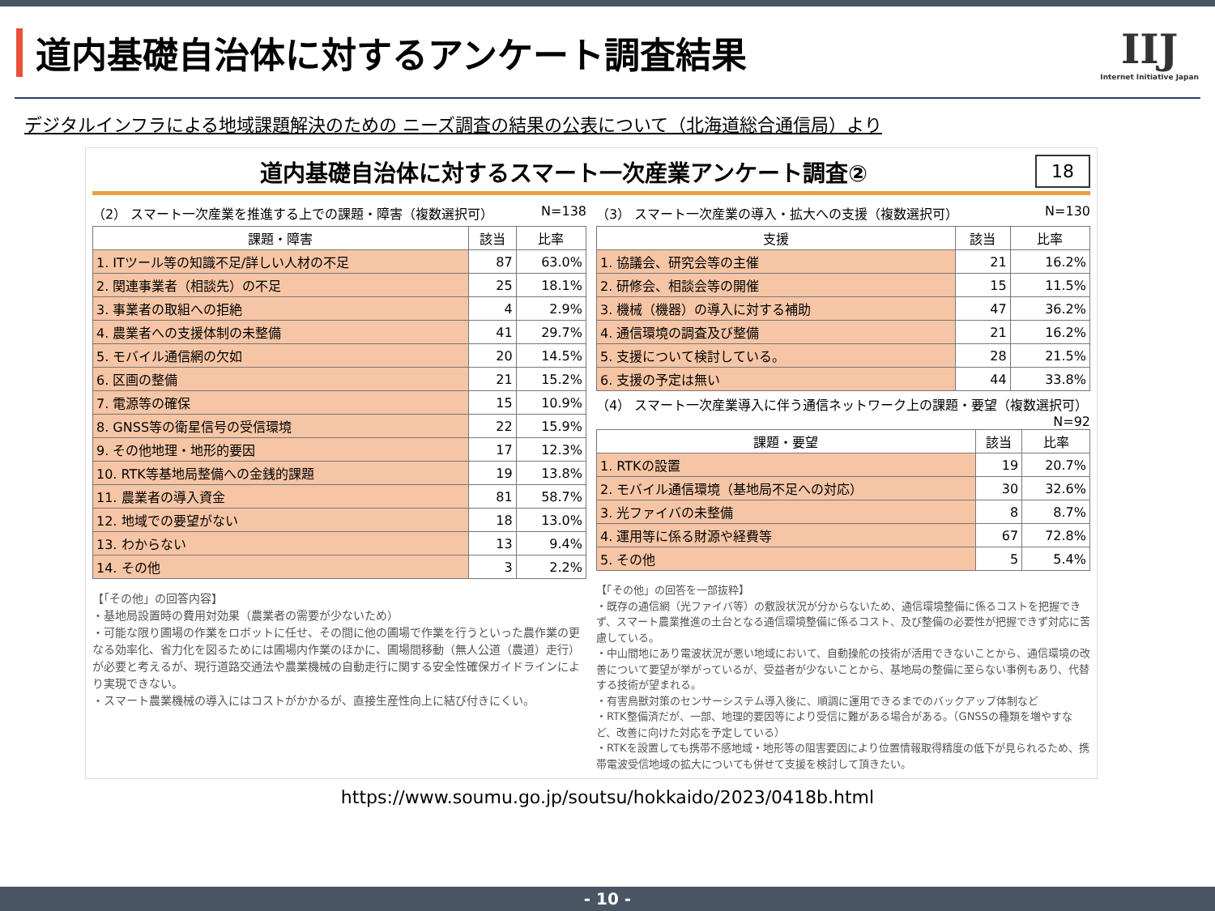道内基礎自治体に対するアンケート調査結果
IIJ
Internet Initiative Japan
デジタルインフラによる地域課題解決のための ニーズ調査の結果の公表について（北海道総合通信局）より
道内基礎自治体に対するスマート一次産業アンケート調査②
18
（2） スマート一次産業を推進する上での課題・障害（複数選択可） N=138
| 課題・障害 | 該当 | 比率 |
| --- | --- | --- |
| 1. ITツール等の知識不足/詳しい人材の不足 | 87 | 63.0% |
| 2. 関連事業者（相談先）の不足 | 25 | 18.1% |
| 3. 事業者の取組への拒絶 | 4 | 2.9% |
| 4. 農業者への支援体制の未整備 | 41 | 29.7% |
| 5. モバイル通信網の欠如 | 20 | 14.5% |
| 6. 区画の整備 | 21 | 15.2% |
| 7. 電源等の確保 | 15 | 10.9% |
| 8. GNSS等の衛星信号の受信環境 | 22 | 15.9% |
| 9. その他地理・地形的要因 | 17 | 12.3% |
| 10. RTK等基地局整備への金銭的課題 | 19 | 13.8% |
| 11. 農業者の導入資金 | 81 | 58.7% |
| 12. 地域での要望がない | 18 | 13.0% |
| 13. わからない | 13 | 9.4% |
| 14. その他 | 3 | 2.2% |
【「その他」の回答内容】
・基地局設置時の費用対効果（農業者の需要が少ないため）
・可能な限り圃場の作業をロボットに任せ、その間に他の圃場で作業を行うといった農作業の更なる効率化、省力化を図るためには圃場内作業のほかに、圃場間移動（無人公道（農道）走行）が必要と考えるが、現行道路交通法や農業機械の自動走行に関する安全性確保ガイドラインにより実現できない。
・スマート農業機械の導入にはコストがかかるが、直接生産性向上に結び付きにくい。
（3） スマート一次産業の導入・拡大への支援（複数選択可） N=130
| 支援 | 該当 | 比率 |
| --- | --- | --- |
| 1. 協議会、研究会等の主催 | 21 | 16.2% |
| 2. 研修会、相談会等の開催 | 15 | 11.5% |
| 3. 機械（機器）の導入に対する補助 | 47 | 36.2% |
| 4. 通信環境の調査及び整備 | 21 | 16.2% |
| 5. 支援について検討している。 | 28 | 21.5% |
| 6. 支援の予定は無い | 44 | 33.8% |
（4） スマート一次産業導入に伴う通信ネットワーク上の課題・要望（複数選択可） N=92
| 課題・要望 | 該当 | 比率 |
| --- | --- | --- |
| 1. RTKの設置 | 19 | 20.7% |
| 2. モバイル通信環境（基地局不足への対応） | 30 | 32.6% |
| 3. 光ファイバの未整備 | 8 | 8.7% |
| 4. 運用等に係る財源や経費等 | 67 | 72.8% |
| 5. その他 | 5 | 5.4% |
【「その他」の回答を一部抜粋】
・既存の通信網（光ファイバ等）の敷設状況が分からないため、通信環境整備に係るコストを把握できず、スマート農業推進の土台となる通信環境整備に係るコスト、及び整備の必要性が把握できず対応に苦慮している。
・中山間地にあり電波状況が悪い地域において、自動操舵の技術が活用できないことから、通信環境の改善について要望が挙がっているが、受益者が少ないことから、基地局の整備に至らない事例もあり、代替する技術が望まれる。
・有害鳥獣対策のセンサーシステム導入後に、順調に運用できるまでのバックアップ体制など
・RTK整備済だが、一部、地理的要因等により受信に難がある場合がある。（GNSSの種類を増やすなど、改善に向けた対応を予定している）
・RTKを設置しても携帯不感地域・地形等の阻害要因により位置情報取得精度の低下が見られるため、携帯電波受信地域の拡大についても併せて支援を検討して頂きたい。
https://www.soumu.go.jp/soutsu/hokkaido/2023/0418b.html
- 10 -